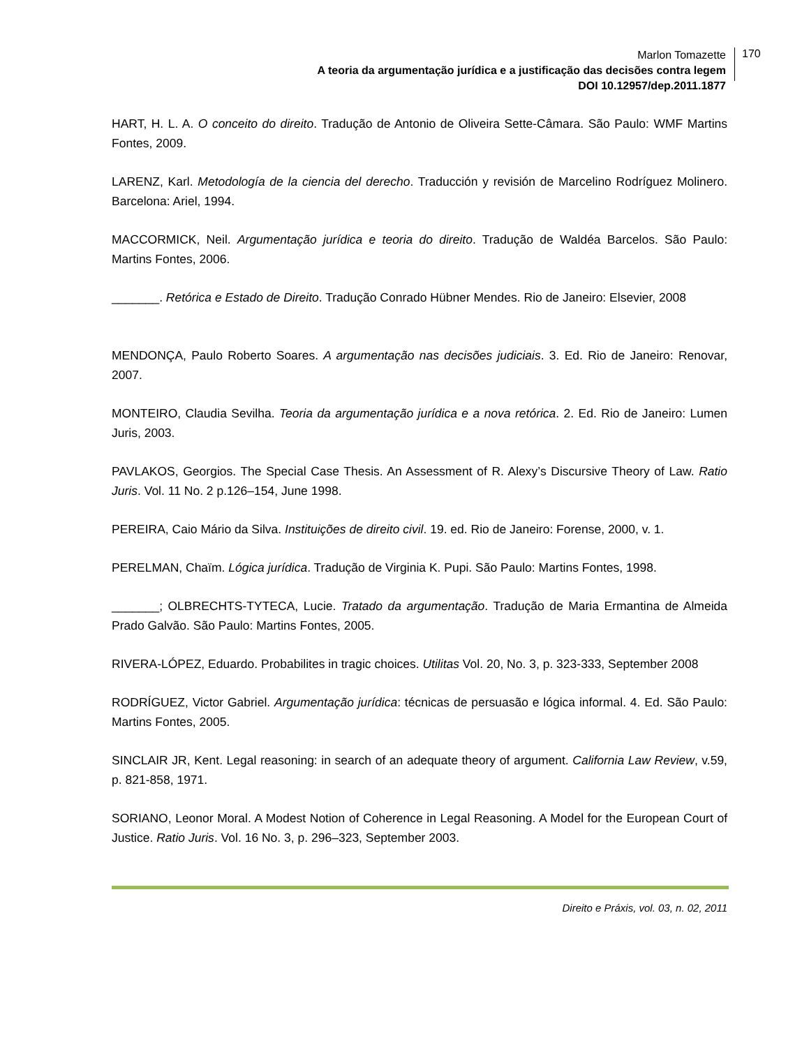Marlon Tomazette
A teoria da argumentação jurídica e a justificação das decisões contra legem
DOI 10.12957/dep.2011.1877
170
HART, H. L. A. O conceito do direito. Tradução de Antonio de Oliveira Sette-Câmara. São Paulo: WMF Martins Fontes, 2009.
LARENZ, Karl. Metodología de la ciencia del derecho. Traducción y revisión de Marcelino Rodríguez Molinero. Barcelona: Ariel, 1994.
MACCORMICK, Neil. Argumentação jurídica e teoria do direito. Tradução de Waldéa Barcelos. São Paulo: Martins Fontes, 2006.
_______. Retórica e Estado de Direito. Tradução Conrado Hübner Mendes. Rio de Janeiro: Elsevier, 2008
MENDONÇA, Paulo Roberto Soares. A argumentação nas decisões judiciais. 3. Ed. Rio de Janeiro: Renovar, 2007.
MONTEIRO, Claudia Sevilha. Teoria da argumentação jurídica e a nova retórica. 2. Ed. Rio de Janeiro: Lumen Juris, 2003.
PAVLAKOS, Georgios. The Special Case Thesis. An Assessment of R. Alexy’s Discursive Theory of Law. Ratio Juris. Vol. 11 No. 2 p.126–154, June 1998.
PEREIRA, Caio Mário da Silva. Instituições de direito civil. 19. ed. Rio de Janeiro: Forense, 2000, v. 1.
PERELMAN, Chaïm. Lógica jurídica. Tradução de Virginia K. Pupi. São Paulo: Martins Fontes, 1998.
_______; OLBRECHTS-TYTECA, Lucie. Tratado da argumentação. Tradução de Maria Ermantina de Almeida Prado Galvão. São Paulo: Martins Fontes, 2005.
RIVERA-LÓPEZ, Eduardo. Probabilites in tragic choices. Utilitas Vol. 20, No. 3, p. 323-333, September 2008
RODRÍGUEZ, Victor Gabriel. Argumentação jurídica: técnicas de persuasão e lógica informal. 4. Ed. São Paulo: Martins Fontes, 2005.
SINCLAIR JR, Kent. Legal reasoning: in search of an adequate theory of argument. California Law Review, v.59, p. 821-858, 1971.
SORIANO, Leonor Moral. A Modest Notion of Coherence in Legal Reasoning. A Model for the European Court of Justice. Ratio Juris. Vol. 16 No. 3, p. 296–323, September 2003.
Direito e Práxis, vol. 03, n. 02, 2011